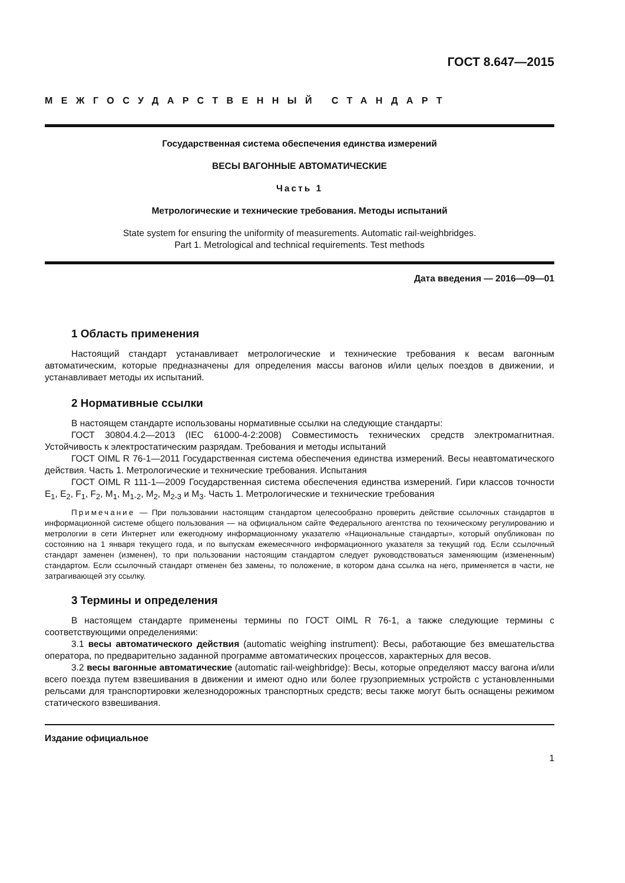ГОСТ 8.647—2015
МЕЖГОСУДАРСТВЕННЫЙ СТАНДАРТ
Государственная система обеспечения единства измерений
ВЕСЫ ВАГОННЫЕ АВТОМАТИЧЕСКИЕ
Часть 1
Метрологические и технические требования. Методы испытаний
State system for ensuring the uniformity of measurements. Automatic rail-weighbridges.
Part 1. Metrological and technical requirements. Test methods
Дата введения — 2016—09—01
1 Область применения
Настоящий стандарт устанавливает метрологические и технические требования к весам вагонным автоматическим, которые предназначены для определения массы вагонов и/или целых поездов в движении, и устанавливает методы их испытаний.
2 Нормативные ссылки
В настоящем стандарте использованы нормативные ссылки на следующие стандарты:
ГОСТ 30804.4.2—2013 (IEC 61000-4-2:2008) Совместимость технических средств электромагнитная. Устойчивость к электростатическим разрядам. Требования и методы испытаний
ГОСТ OIML R 76-1—2011 Государственная система обеспечения единства измерений. Весы неавтоматического действия. Часть 1. Метрологические и технические требования. Испытания
ГОСТ OIML R 111-1—2009 Государственная система обеспечения единства измерений. Гири классов точности E<sub>1</sub>, E<sub>2</sub>, F<sub>1</sub>, F<sub>2</sub>, M<sub>1</sub>, M<sub>1-2</sub>, M<sub>2</sub>, M<sub>2-3</sub> и M<sub>3</sub>. Часть 1. Метрологические и технические требования
Примечание — При пользовании настоящим стандартом целесообразно проверить действие ссылочных стандартов в информационной системе общего пользования — на официальном сайте Федерального агентства по техническому регулированию и метрологии в сети Интернет или ежегодному информационному указателю «Национальные стандарты», который опубликован по состоянию на 1 января текущего года, и по выпускам ежемесячного информационного указателя за текущий год. Если ссылочный стандарт заменен (изменен), то при пользовании настоящим стандартом следует руководствоваться заменяющим (измененным) стандартом. Если ссылочный стандарт отменен без замены, то положение, в котором дана ссылка на него, применяется в части, не затрагивающей эту ссылку.
3 Термины и определения
В настоящем стандарте применены термины по ГОСТ OIML R 76-1, а также следующие термины с соответствующими определениями:
3.1 весы автоматического действия (automatic weighing instrument): Весы, работающие без вмешательства оператора, по предварительно заданной программе автоматических процессов, характерных для весов.
3.2 весы вагонные автоматические (automatic rail-weighbridge): Весы, которые определяют массу вагона и/или всего поезда путем взвешивания в движении и имеют одно или более грузоприемных устройств с установленными рельсами для транспортировки железнодорожных транспортных средств; весы также могут быть оснащены режимом статического взвешивания.
Издание официальное
1